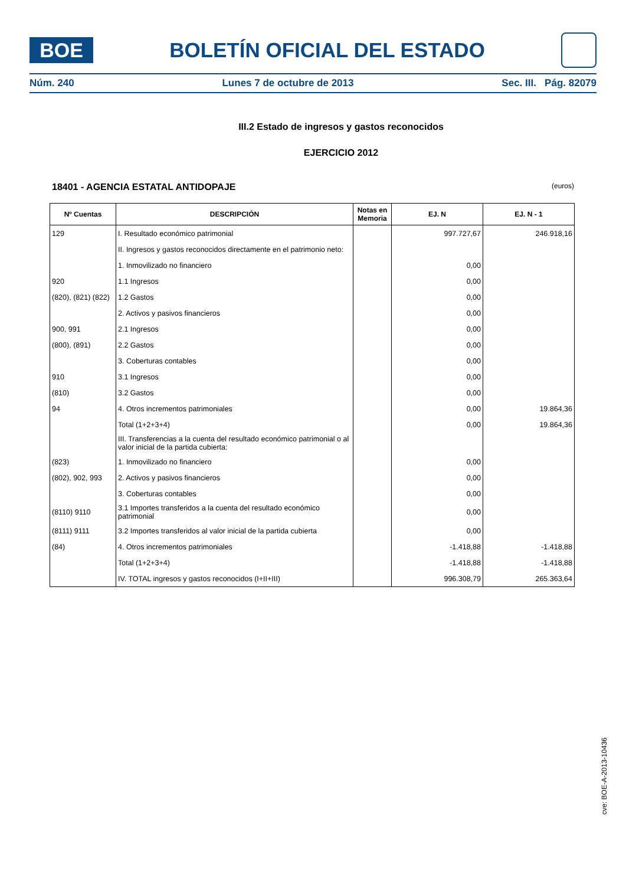BOE
BOLETÍN OFICIAL DEL ESTADO
Núm. 240 Lunes 7 de octubre de 2013 Sec. III. Pág. 82079
III.2 Estado de ingresos y gastos reconocidos
EJERCICIO 2012
18401 - AGENCIA ESTATAL ANTIDOPAJE (euros)
| Nº Cuentas | DESCRIPCIÓN | Notas en Memoria | EJ. N | EJ. N - 1 |
| --- | --- | --- | --- | --- |
| 129 | I. Resultado económico patrimonial | | 997.727,67 | 246.918,16 |
| | II. Ingresos y gastos reconocidos directamente en el patrimonio neto: | | | |
| | 1. Inmovilizado no financiero | | 0,00 | |
| 920 | 1.1 Ingresos | | 0,00 | |
| (820), (821) (822) | 1.2 Gastos | | 0,00 | |
| | 2. Activos y pasivos financieros | | 0,00 | |
| 900, 991 | 2.1 Ingresos | | 0,00 | |
| (800), (891) | 2.2 Gastos | | 0,00 | |
| | 3. Coberturas contables | | 0,00 | |
| 910 | 3.1 Ingresos | | 0,00 | |
| (810) | 3.2 Gastos | | 0,00 | |
| 94 | 4. Otros incrementos patrimoniales | | 0,00 | 19.864,36 |
| | Total (1+2+3+4) | | 0,00 | 19.864,36 |
| | III. Transferencias a la cuenta del resultado económico patrimonial o al valor inicial de la partida cubierta: | | | |
| (823) | 1. Inmovilizado no financiero | | 0,00 | |
| (802), 902, 993 | 2. Activos y pasivos financieros | | 0,00 | |
| | 3. Coberturas contables | | 0,00 | |
| (8110) 9110 | 3.1 Importes transferidos a la cuenta del resultado económico patrimonial | | 0,00 | |
| (8111) 9111 | 3.2 Importes transferidos al valor inicial de la partida cubierta | | 0,00 | |
| (84) | 4. Otros incrementos patrimoniales | | -1.418,88 | -1.418,88 |
| | Total (1+2+3+4) | | -1.418,88 | -1.418,88 |
| | IV. TOTAL ingresos y gastos reconocidos (I+II+III) | | 996.308,79 | 265.363,64 |
cve: BOE-A-2013-10436